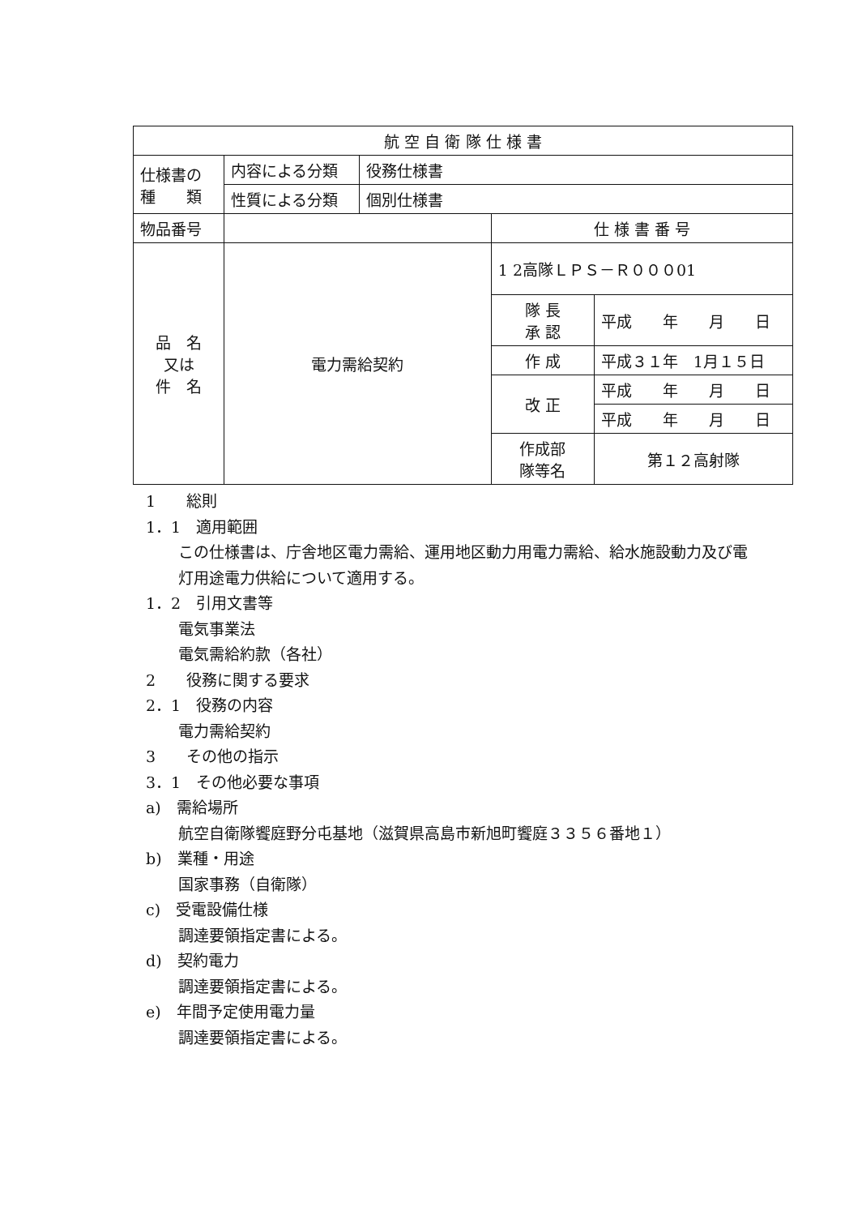| 航 空 自 衛 隊 仕 様 書 | | | | |
| 仕様書の 種 類 | 内容による分類 | 役務仕様書 | | |
| | 性質による分類 | 個別仕様書 | | |
| 物品番号 | | | 仕 様 書 番 号 | |
| 品 名 又は 件 名 | 電力需給契約 | | 1 2高隊ＬＰＳ－Ｒ０００01 | |
| | | | 隊 長 承 認 | 平成 年 月 日 |
| | | | 作 成 | 平成３１年 1月１５日 |
| | | | 改 正 | 平成 年 月 日 |
| | | | | 平成 年 月 日 |
| | | | 作成部 隊等名 | 第１２高射隊 |
1　　総則
1．1　適用範囲
この仕様書は、庁舎地区電力需給、運用地区動力用電力需給、給水施設動力及び電
灯用途電力供給について適用する。
1．2　引用文書等
電気事業法
電気需給約款（各社）
2　　役務に関する要求
2．1　役務の内容
電力需給契約
3　　その他の指示
3．1　その他必要な事項
a)　需給場所
航空自衛隊饗庭野分屯基地（滋賀県高島市新旭町饗庭３３５６番地１）
b)　業種・用途
国家事務（自衛隊）
c)　受電設備仕様
調達要領指定書による。
d)　契約電力
調達要領指定書による。
e)　年間予定使用電力量
調達要領指定書による。